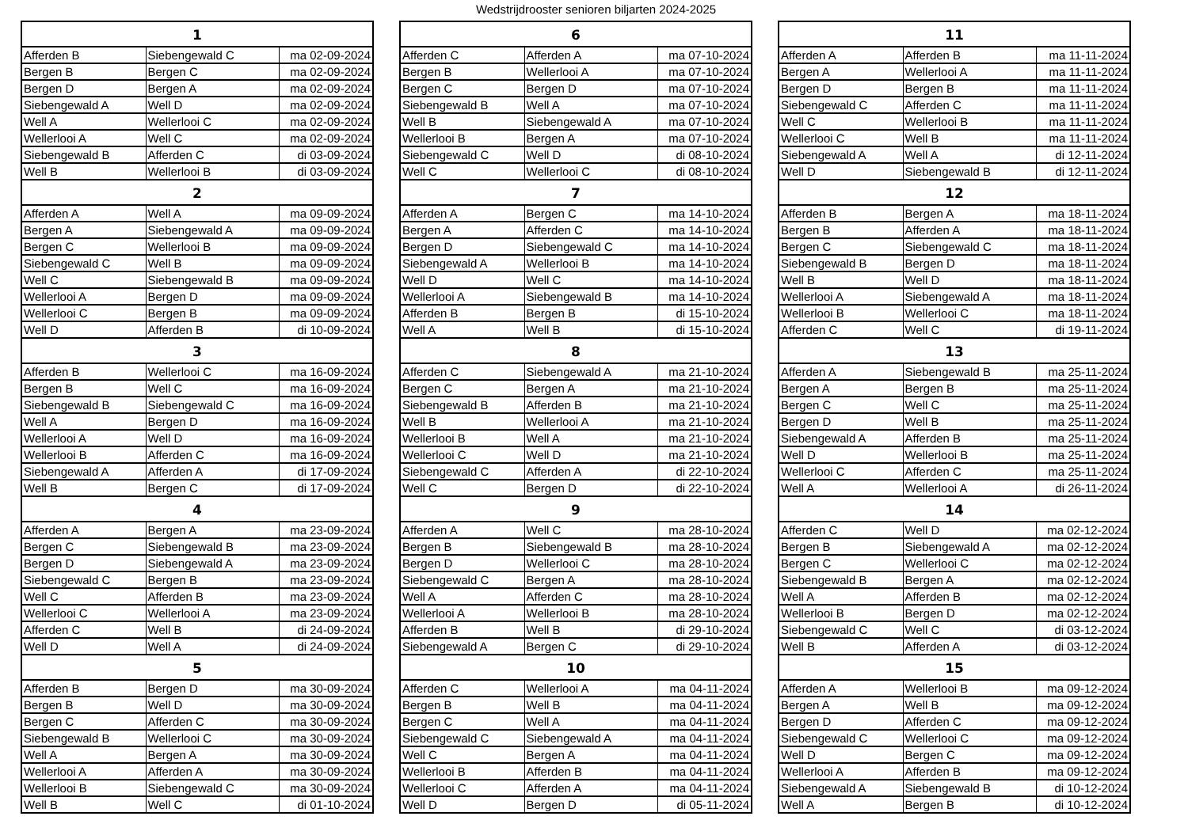Wedstrijdrooster senioren biljarten 2024-2025
| 1 | | |
| --- | --- | --- |
| Afferden B | Siebengewald C | ma 02-09-2024 |
| Bergen B | Bergen C | ma 02-09-2024 |
| Bergen D | Bergen A | ma 02-09-2024 |
| Siebengewald A | Well D | ma 02-09-2024 |
| Well A | Wellerlooi C | ma 02-09-2024 |
| Wellerlooi A | Well C | ma 02-09-2024 |
| Siebengewald B | Afferden C | di 03-09-2024 |
| Well B | Wellerlooi B | di 03-09-2024 |
| 2 | | |
| Afferden A | Well A | ma 09-09-2024 |
| Bergen A | Siebengewald A | ma 09-09-2024 |
| Bergen C | Wellerlooi B | ma 09-09-2024 |
| Siebengewald C | Well B | ma 09-09-2024 |
| Well C | Siebengewald B | ma 09-09-2024 |
| Wellerlooi A | Bergen D | ma 09-09-2024 |
| Wellerlooi C | Bergen B | ma 09-09-2024 |
| Well D | Afferden B | di 10-09-2024 |
| 3 | | |
| Afferden B | Wellerlooi C | ma 16-09-2024 |
| Bergen B | Well C | ma 16-09-2024 |
| Siebengewald B | Siebengewald C | ma 16-09-2024 |
| Well A | Bergen D | ma 16-09-2024 |
| Wellerlooi A | Well D | ma 16-09-2024 |
| Wellerlooi B | Afferden C | ma 16-09-2024 |
| Siebengewald A | Afferden A | di 17-09-2024 |
| Well B | Bergen C | di 17-09-2024 |
| 4 | | |
| Afferden A | Bergen A | ma 23-09-2024 |
| Bergen C | Siebengewald B | ma 23-09-2024 |
| Bergen D | Siebengewald A | ma 23-09-2024 |
| Siebengewald C | Bergen B | ma 23-09-2024 |
| Well C | Afferden B | ma 23-09-2024 |
| Wellerlooi C | Wellerlooi A | ma 23-09-2024 |
| Afferden C | Well B | di 24-09-2024 |
| Well D | Well A | di 24-09-2024 |
| 5 | | |
| Afferden B | Bergen D | ma 30-09-2024 |
| Bergen B | Well D | ma 30-09-2024 |
| Bergen C | Afferden C | ma 30-09-2024 |
| Siebengewald B | Wellerlooi C | ma 30-09-2024 |
| Well A | Bergen A | ma 30-09-2024 |
| Wellerlooi A | Afferden A | ma 30-09-2024 |
| Wellerlooi B | Siebengewald C | ma 30-09-2024 |
| Well B | Well C | di 01-10-2024 |
| 6 | | |
| --- | --- | --- |
| Afferden C | Afferden A | ma 07-10-2024 |
| Bergen B | Wellerlooi A | ma 07-10-2024 |
| Bergen C | Bergen D | ma 07-10-2024 |
| Siebengewald B | Well A | ma 07-10-2024 |
| Well B | Siebengewald A | ma 07-10-2024 |
| Wellerlooi B | Bergen A | ma 07-10-2024 |
| Siebengewald C | Well D | di 08-10-2024 |
| Well C | Wellerlooi C | di 08-10-2024 |
| 7 | | |
| Afferden A | Bergen C | ma 14-10-2024 |
| Bergen A | Afferden C | ma 14-10-2024 |
| Bergen D | Siebengewald C | ma 14-10-2024 |
| Siebengewald A | Wellerlooi B | ma 14-10-2024 |
| Well D | Well C | ma 14-10-2024 |
| Wellerlooi A | Siebengewald B | ma 14-10-2024 |
| Afferden B | Bergen B | di 15-10-2024 |
| Well A | Well B | di 15-10-2024 |
| 8 | | |
| Afferden C | Siebengewald A | ma 21-10-2024 |
| Bergen C | Bergen A | ma 21-10-2024 |
| Siebengewald B | Afferden B | ma 21-10-2024 |
| Well B | Wellerlooi A | ma 21-10-2024 |
| Wellerlooi B | Well A | ma 21-10-2024 |
| Wellerlooi C | Well D | ma 21-10-2024 |
| Siebengewald C | Afferden A | di 22-10-2024 |
| Well C | Bergen D | di 22-10-2024 |
| 9 | | |
| Afferden A | Well C | ma 28-10-2024 |
| Bergen B | Siebengewald B | ma 28-10-2024 |
| Bergen D | Wellerlooi C | ma 28-10-2024 |
| Siebengewald C | Bergen A | ma 28-10-2024 |
| Well A | Afferden C | ma 28-10-2024 |
| Wellerlooi A | Wellerlooi B | ma 28-10-2024 |
| Afferden B | Well B | di 29-10-2024 |
| Siebengewald A | Bergen C | di 29-10-2024 |
| 10 | | |
| Afferden C | Wellerlooi A | ma 04-11-2024 |
| Bergen B | Well B | ma 04-11-2024 |
| Bergen C | Well A | ma 04-11-2024 |
| Siebengewald C | Siebengewald A | ma 04-11-2024 |
| Well C | Bergen A | ma 04-11-2024 |
| Wellerlooi B | Afferden B | ma 04-11-2024 |
| Wellerlooi C | Afferden A | ma 04-11-2024 |
| Well D | Bergen D | di 05-11-2024 |
| 11 | | |
| --- | --- | --- |
| Afferden A | Afferden B | ma 11-11-2024 |
| Bergen A | Wellerlooi A | ma 11-11-2024 |
| Bergen D | Bergen B | ma 11-11-2024 |
| Siebengewald C | Afferden C | ma 11-11-2024 |
| Well C | Wellerlooi B | ma 11-11-2024 |
| Wellerlooi C | Well B | ma 11-11-2024 |
| Siebengewald A | Well A | di 12-11-2024 |
| Well D | Siebengewald B | di 12-11-2024 |
| 12 | | |
| Afferden B | Bergen A | ma 18-11-2024 |
| Bergen B | Afferden A | ma 18-11-2024 |
| Bergen C | Siebengewald C | ma 18-11-2024 |
| Siebengewald B | Bergen D | ma 18-11-2024 |
| Well B | Well D | ma 18-11-2024 |
| Wellerlooi A | Siebengewald A | ma 18-11-2024 |
| Wellerlooi B | Wellerlooi C | ma 18-11-2024 |
| Afferden C | Well C | di 19-11-2024 |
| 13 | | |
| Afferden A | Siebengewald B | ma 25-11-2024 |
| Bergen A | Bergen B | ma 25-11-2024 |
| Bergen C | Well C | ma 25-11-2024 |
| Bergen D | Well B | ma 25-11-2024 |
| Siebengewald A | Afferden B | ma 25-11-2024 |
| Well D | Wellerlooi B | ma 25-11-2024 |
| Wellerlooi C | Afferden C | ma 25-11-2024 |
| Well A | Wellerlooi A | di 26-11-2024 |
| 14 | | |
| Afferden C | Well D | ma 02-12-2024 |
| Bergen B | Siebengewald A | ma 02-12-2024 |
| Bergen C | Wellerlooi C | ma 02-12-2024 |
| Siebengewald B | Bergen A | ma 02-12-2024 |
| Well A | Afferden B | ma 02-12-2024 |
| Wellerlooi B | Bergen D | ma 02-12-2024 |
| Siebengewald C | Well C | di 03-12-2024 |
| Well B | Afferden A | di 03-12-2024 |
| 15 | | |
| Afferden A | Wellerlooi B | ma 09-12-2024 |
| Bergen A | Well B | ma 09-12-2024 |
| Bergen D | Afferden C | ma 09-12-2024 |
| Siebengewald C | Wellerlooi C | ma 09-12-2024 |
| Well D | Bergen C | ma 09-12-2024 |
| Wellerlooi A | Afferden B | ma 09-12-2024 |
| Siebengewald A | Siebengewald B | di 10-12-2024 |
| Well A | Bergen B | di 10-12-2024 |